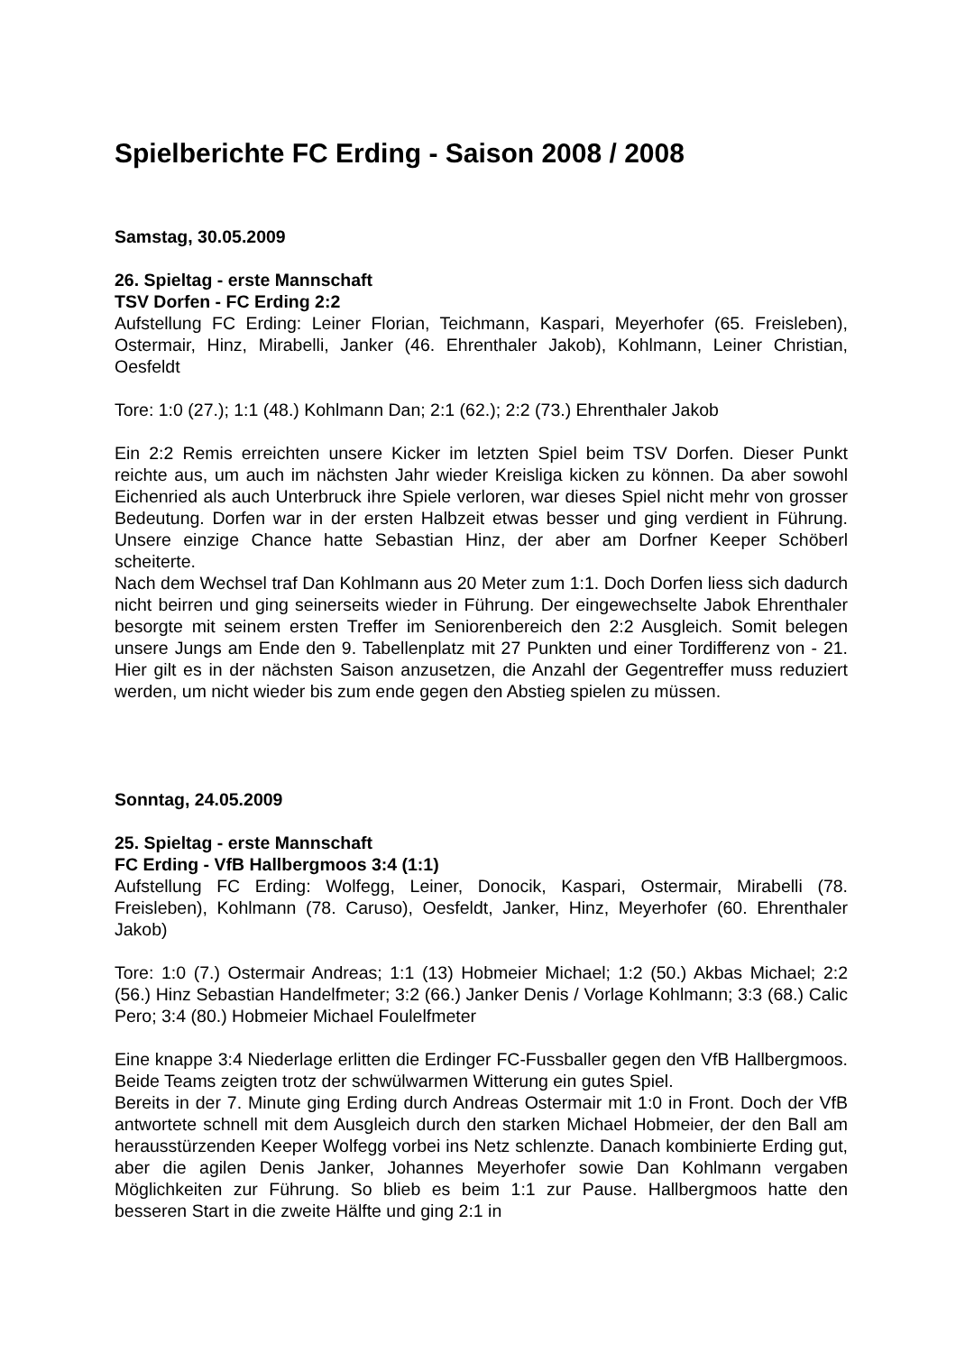Spielberichte FC Erding - Saison 2008 / 2008
Samstag, 30.05.2009
26. Spieltag - erste Mannschaft
TSV Dorfen - FC Erding 2:2
Aufstellung FC Erding: Leiner Florian, Teichmann, Kaspari, Meyerhofer (65. Freisleben), Ostermair, Hinz, Mirabelli, Janker (46. Ehrenthaler Jakob), Kohlmann, Leiner Christian, Oesfeldt
Tore: 1:0 (27.); 1:1 (48.) Kohlmann Dan; 2:1 (62.); 2:2 (73.) Ehrenthaler Jakob
Ein 2:2 Remis erreichten unsere Kicker im letzten Spiel beim TSV Dorfen. Dieser Punkt reichte aus, um auch im nächsten Jahr wieder Kreisliga kicken zu können. Da aber sowohl Eichenried als auch Unterbruck ihre Spiele verloren, war dieses Spiel nicht mehr von grosser Bedeutung. Dorfen war in der ersten Halbzeit etwas besser und ging verdient in Führung. Unsere einzige Chance hatte Sebastian Hinz, der aber am Dorfner Keeper Schöberl scheiterte.
Nach dem Wechsel traf Dan Kohlmann aus 20 Meter zum 1:1. Doch Dorfen liess sich dadurch nicht beirren und ging seinerseits wieder in Führung. Der eingewechselte Jabok Ehrenthaler besorgte mit seinem ersten Treffer im Seniorenbereich den 2:2 Ausgleich. Somit belegen unsere Jungs am Ende den 9. Tabellenplatz mit 27 Punkten und einer Tordifferenz von - 21. Hier gilt es in der nächsten Saison anzusetzen, die Anzahl der Gegentreffer muss reduziert werden, um nicht wieder bis zum ende gegen den Abstieg spielen zu müssen.
Sonntag, 24.05.2009
25. Spieltag - erste Mannschaft
FC Erding - VfB Hallbergmoos 3:4 (1:1)
Aufstellung FC Erding: Wolfegg, Leiner, Donocik, Kaspari, Ostermair, Mirabelli (78. Freisleben), Kohlmann (78. Caruso), Oesfeldt, Janker, Hinz, Meyerhofer (60. Ehrenthaler Jakob)
Tore: 1:0 (7.) Ostermair Andreas; 1:1 (13) Hobmeier Michael; 1:2 (50.) Akbas Michael; 2:2 (56.) Hinz Sebastian Handelfmeter; 3:2 (66.) Janker Denis / Vorlage Kohlmann; 3:3 (68.) Calic Pero; 3:4 (80.) Hobmeier Michael Foulelfmeter
Eine knappe 3:4 Niederlage erlitten die Erdinger FC-Fussballer gegen den VfB Hallbergmoos. Beide Teams zeigten trotz der schwülwarmen Witterung ein gutes Spiel.
Bereits in der 7. Minute ging Erding durch Andreas Ostermair mit 1:0 in Front. Doch der VfB antwortete schnell mit dem Ausgleich durch den starken Michael Hobmeier, der den Ball am herausstürzenden Keeper Wolfegg vorbei ins Netz schlenzte. Danach kombinierte Erding gut, aber die agilen Denis Janker, Johannes Meyerhofer sowie Dan Kohlmann vergaben Möglichkeiten zur Führung. So blieb es beim 1:1 zur Pause. Hallbergmoos hatte den besseren Start in die zweite Hälfte und ging 2:1 in